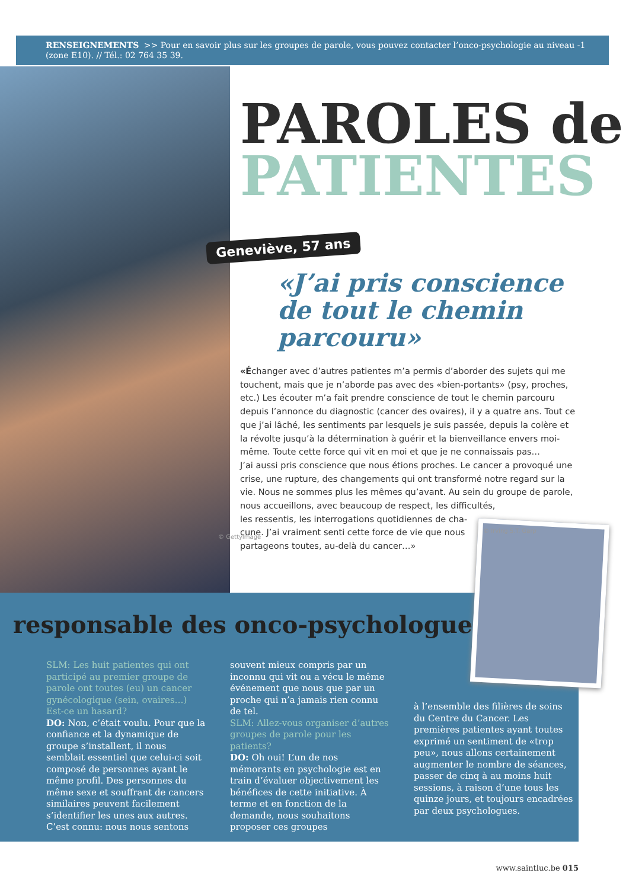RENSEIGNEMENTS >> Pour en savoir plus sur les groupes de parole, vous pouvez contacter l’onco-psychologie au niveau -1 (zone E10). // Tél.: 02 764 35 39.
© GettyImage
PAROLES de
PATIENTES
Geneviève, 57 ans
«J’ai pris conscience
de tout le chemin
parcouru»
«Échanger avec d’autres patientes m’a permis d’aborder des sujets qui me touchent, mais que je n’aborde pas avec des «bien-portants» (psy, proches, etc.) Les écouter m’a fait prendre conscience de tout le chemin parcouru depuis l’annonce du diagnostic (cancer des ovaires), il y a quatre ans. Tout ce que j’ai lâché, les sentiments par lesquels je suis passée, depuis la colère et la révolte jusqu’à la détermination à guérir et la bienveillance envers moi-même. Toute cette force qui vit en moi et que je ne connaissais pas…
J’ai aussi pris conscience que nous étions proches. Le cancer a provoqué une crise, une rupture, des changements qui ont transformé notre regard sur la vie. Nous ne sommes plus les mêmes qu’avant. Au sein du groupe de parole, nous accueillons, avec beaucoup de respect, les difficultés,
les ressentis, les interrogations quotidiennes de cha-
cune. J’ai vraiment senti cette force de vie que nous
partageons toutes, au-delà du cancer…»
responsable des onco-psychologues
SLM: Les huit patientes qui ont participé au premier groupe de parole ont toutes (eu) un cancer gynécologique (sein, ovaires…) Est-ce un hasard?
DO: Non, c’était voulu. Pour que la confiance et la dynamique de groupe s’installent, il nous semblait essentiel que celui-ci soit composé de personnes ayant le même profil. Des personnes du même sexe et souffrant de cancers similaires peuvent facilement s’identifier les unes aux autres. C’est connu: nous nous sentons
souvent mieux compris par un inconnu qui vit ou a vécu le même événement que nous que par un proche qui n’a jamais rien connu de tel.
SLM: Allez-vous organiser d’autres groupes de parole pour les patients?
DO: Oh oui! L’un de nos mémorants en psychologie est en train d’évaluer objectivement les bénéfices de cette initiative. À terme et en fonction de la demande, nous souhaitons proposer ces groupes
à l’ensemble des filières de soins du Centre du Cancer. Les premières patientes ayant toutes exprimé un sentiment de «trop peu», nous allons certainement augmenter le nombre de séances, passer de cinq à au moins huit sessions, à raison d’une tous les quinze jours, et toujours encadrées par deux psychologues.
© Irving S.T. Garp
www.saintluc.be 015